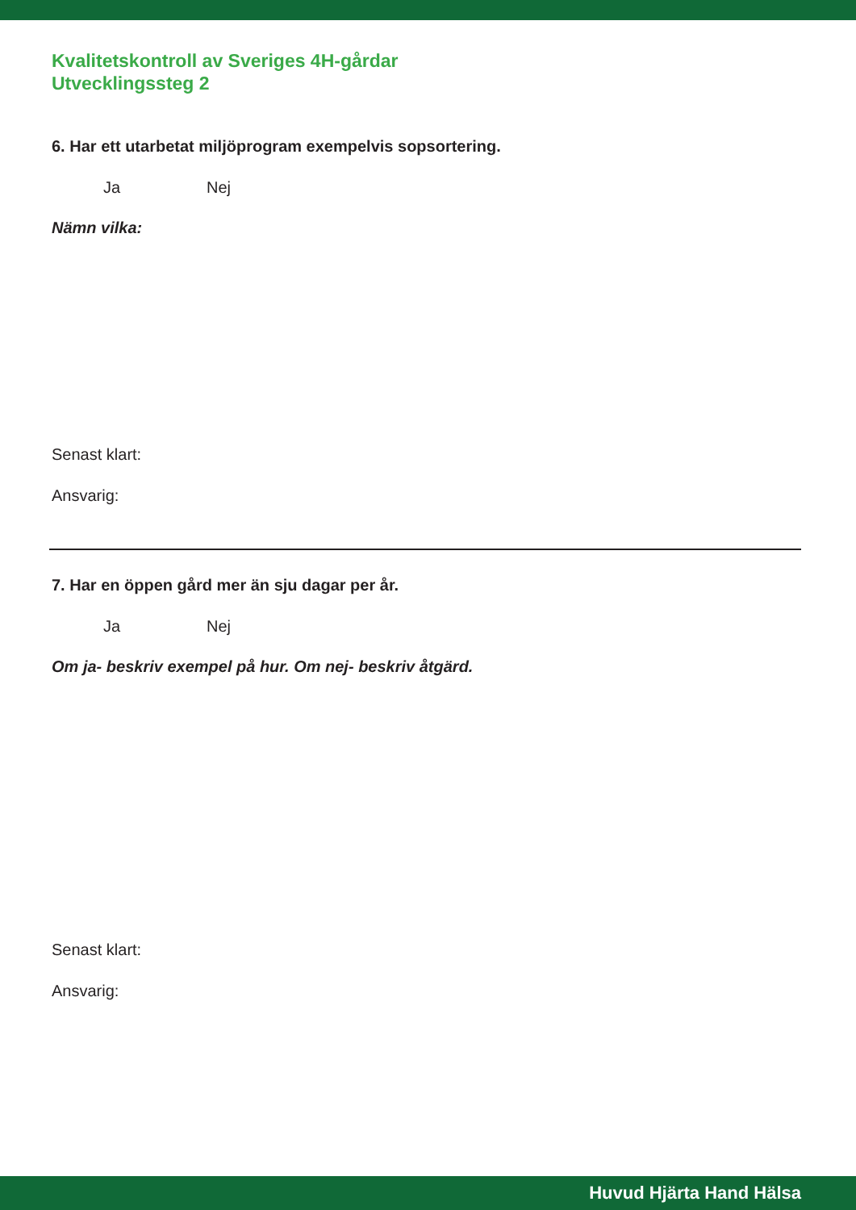Kvalitetskontroll av Sveriges 4H-gårdar
Utvecklingssteg 2
6. Har ett utarbetat miljöprogram exempelvis sopsortering.
Ja Nej
Nämn vilka:
Senast klart:
Ansvarig:
7. Har en öppen gård mer än sju dagar per år.
Ja Nej
Om ja- beskriv exempel på hur. Om nej- beskriv åtgärd.
Senast klart:
Ansvarig:
Huvud Hjärta Hand Hälsa